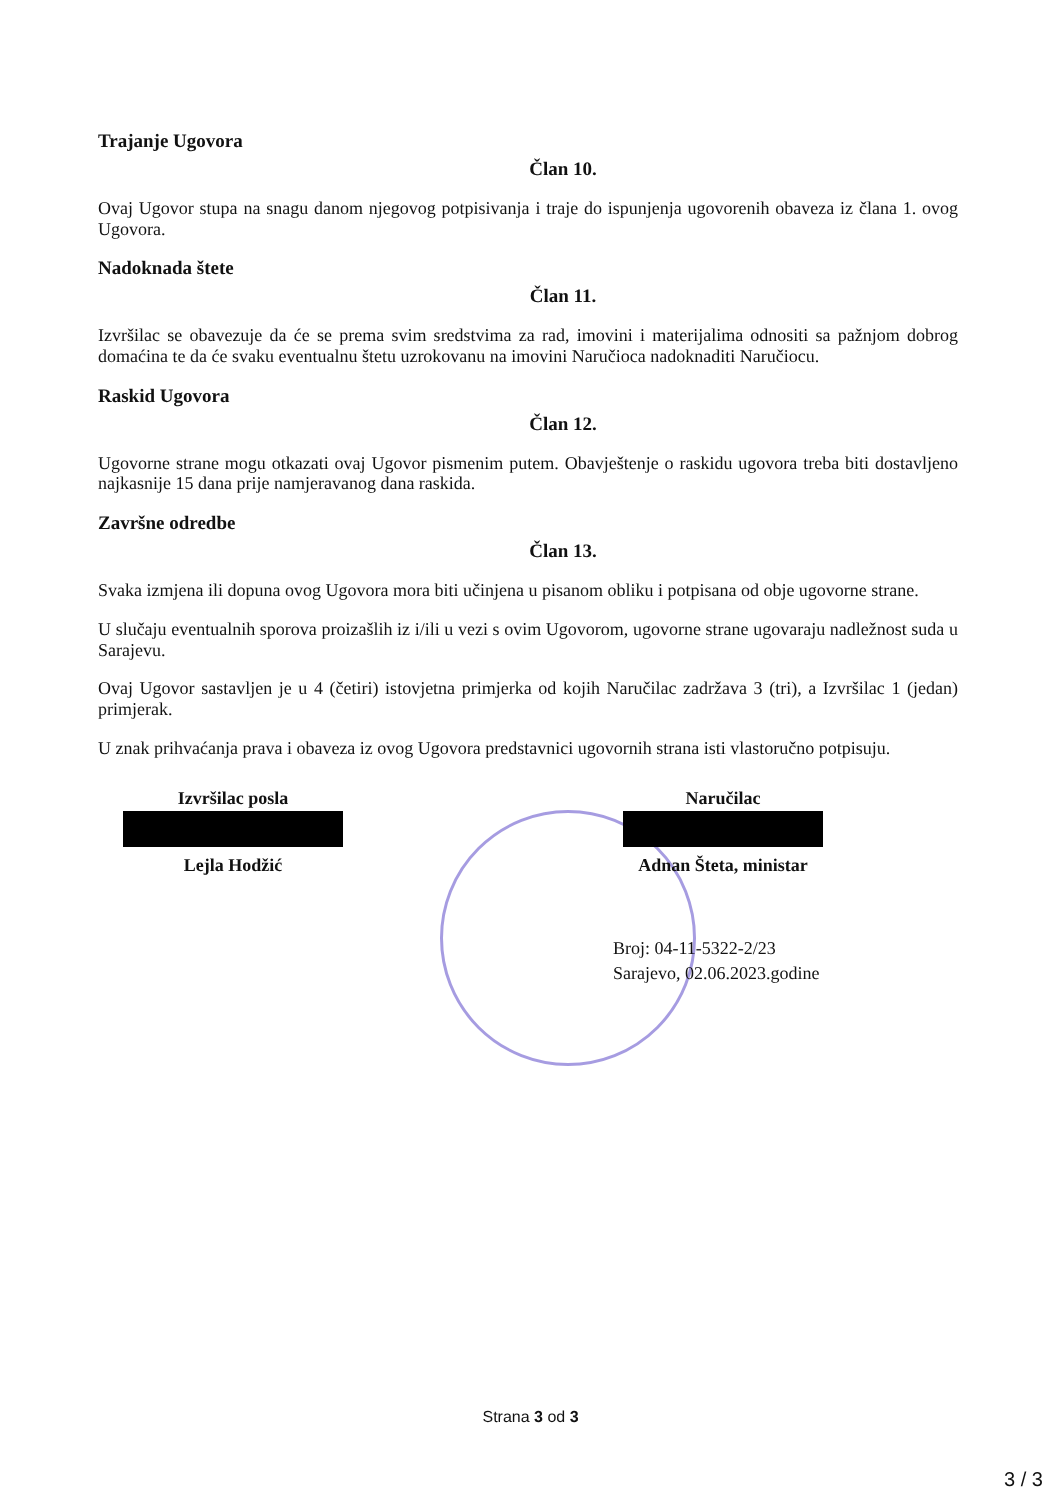Trajanje Ugovora
Član 10.
Ovaj Ugovor stupa na snagu danom njegovog potpisivanja i traje do ispunjenja ugovorenih obaveza iz člana 1. ovog Ugovora.
Nadoknada štete
Član 11.
Izvršilac se obavezuje da će se prema svim sredstvima za rad, imovini i materijalima odnositi sa pažnjom dobrog domaćina te da će svaku eventualnu štetu uzrokovanu na imovini Naručioca nadoknaditi Naručiocu.
Raskid Ugovora
Član 12.
Ugovorne strane mogu otkazati ovaj Ugovor pismenim putem. Obavještenje o raskidu ugovora treba biti dostavljeno najkasnije 15 dana prije namjeravanog dana raskida.
Završne odredbe
Član 13.
Svaka izmjena ili dopuna ovog Ugovora mora biti učinjena u pisanom obliku i potpisana od obje ugovorne strane.
U slučaju eventualnih sporova proizašlih iz i/ili u vezi s ovim Ugovorom, ugovorne strane ugovaraju nadležnost suda u Sarajevu.
Ovaj Ugovor sastavljen je u 4 (četiri) istovjetna primjerka od kojih Naručilac zadržava 3 (tri), a Izvršilac 1 (jedan) primjerak.
U znak prihvaćanja prava i obaveza iz ovog Ugovora predstavnici ugovornih strana isti vlastoručno potpisuju.
Izvršilac posla
Lejla Hodžić
Naručilac
Adnan Šteta, ministar
Broj: 04-11-5322-2/23
Sarajevo, 02.06.2023.godine
Strana 3 od 3
3 / 3